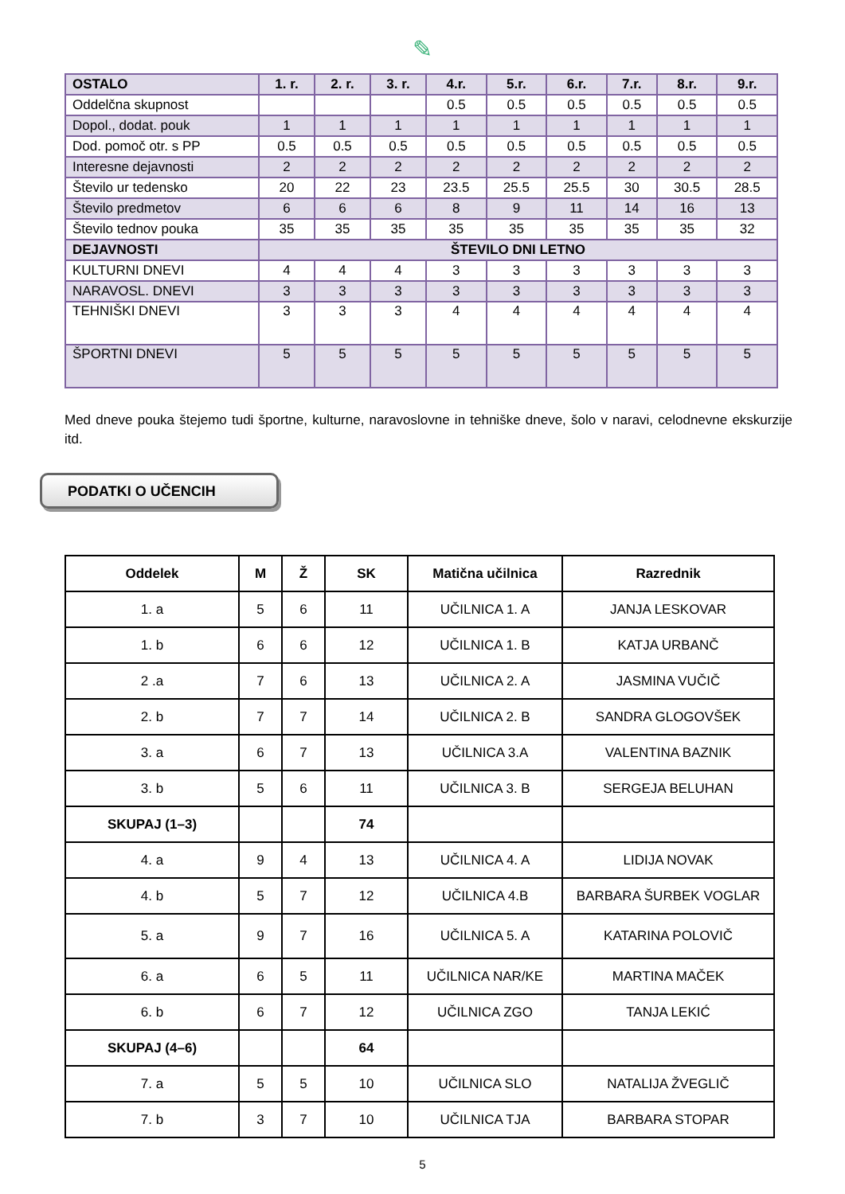✎
| OSTALO | 1. r. | 2. r. | 3. r. | 4.r. | 5.r. | 6.r. | 7.r. | 8.r. | 9.r. |
| --- | --- | --- | --- | --- | --- | --- | --- | --- | --- |
| Oddelčna skupnost | | | | 0.5 | 0.5 | 0.5 | 0.5 | 0.5 | 0.5 |
| Dopol., dodat. pouk | 1 | 1 | 1 | 1 | 1 | 1 | 1 | 1 | 1 |
| Dod. pomoč otr. s PP | 0.5 | 0.5 | 0.5 | 0.5 | 0.5 | 0.5 | 0.5 | 0.5 | 0.5 |
| Interesne dejavnosti | 2 | 2 | 2 | 2 | 2 | 2 | 2 | 2 | 2 |
| Število ur tedensko | 20 | 22 | 23 | 23.5 | 25.5 | 25.5 | 30 | 30.5 | 28.5 |
| Število predmetov | 6 | 6 | 6 | 8 | 9 | 11 | 14 | 16 | 13 |
| Število tednov pouka | 35 | 35 | 35 | 35 | 35 | 35 | 35 | 35 | 32 |
| DEJAVNOSTI | ŠTEVILO DNI LETNO | | | | | | | | |
| KULTURNI DNEVI | 4 | 4 | 4 | 3 | 3 | 3 | 3 | 3 | 3 |
| NARAVOSL. DNEVI | 3 | 3 | 3 | 3 | 3 | 3 | 3 | 3 | 3 |
| TEHNIŠKI DNEVI | 3 | 3 | 3 | 4 | 4 | 4 | 4 | 4 | 4 |
| ŠPORTNI DNEVI | 5 | 5 | 5 | 5 | 5 | 5 | 5 | 5 | 5 |
Med dneve pouka štejemo tudi športne, kulturne, naravoslovne in tehniške dneve, šolo v naravi, celodnevne ekskurzije itd.
PODATKI O UČENCIH
| Oddelek | M | Ž | SK | Matična učilnica | Razrednik |
| --- | --- | --- | --- | --- | --- |
| 1. a | 5 | 6 | 11 | UČILNICA 1. A | JANJA LESKOVAR |
| 1. b | 6 | 6 | 12 | UČILNICA 1. B | KATJA URBANČ |
| 2 .a | 7 | 6 | 13 | UČILNICA 2. A | JASMINA VUČIČ |
| 2. b | 7 | 7 | 14 | UČILNICA 2. B | SANDRA GLOGOVŠEK |
| 3. a | 6 | 7 | 13 | UČILNICA 3.A | VALENTINA BAZNIK |
| 3. b | 5 | 6 | 11 | UČILNICA 3. B | SERGEJA BELUHAN |
| SKUPAJ (1–3) | | | 74 | | |
| 4. a | 9 | 4 | 13 | UČILNICA 4. A | LIDIJA NOVAK |
| 4. b | 5 | 7 | 12 | UČILNICA 4.B | BARBARA ŠURBEK VOGLAR |
| 5. a | 9 | 7 | 16 | UČILNICA 5. A | KATARINA POLOVIČ |
| 6. a | 6 | 5 | 11 | UČILNICA NAR/KE | MARTINA MAČEK |
| 6. b | 6 | 7 | 12 | UČILNICA ZGO | TANJA LEKIĆ |
| SKUPAJ (4–6) | | | 64 | | |
| 7. a | 5 | 5 | 10 | UČILNICA SLO | NATALIJA ŽVEGLIČ |
| 7. b | 3 | 7 | 10 | UČILNICA TJA | BARBARA STOPAR |
5